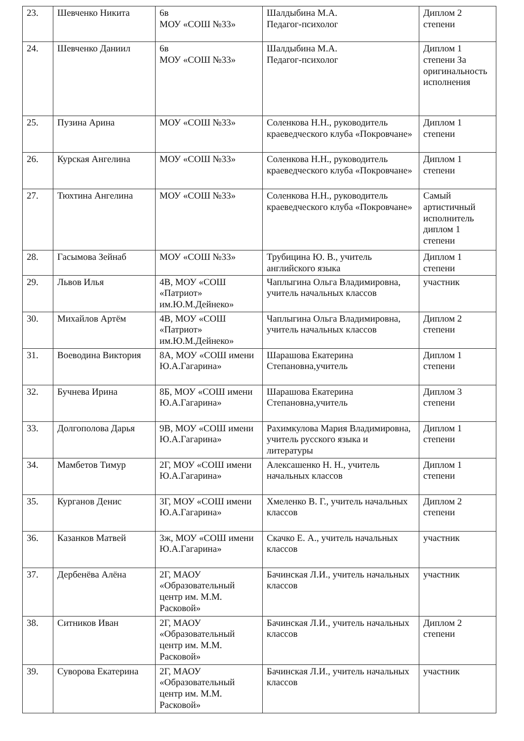| 23. | Шевченко Никита | 6в МОУ «СОШ №33» | Шалдыбина М.А. Педагог-психолог | Диплом 2 степени |
| 24. | Шевченко Даниил | 6в МОУ «СОШ №33» | Шалдыбина М.А. Педагог-психолог | Диплом 1 степени За оригинальность исполнения |
| 25. | Пузина Арина | МОУ «СОШ №33» | Соленкова Н.Н., руководитель краеведческого клуба «Покровчане» | Диплом 1 степени |
| 26. | Курская Ангелина | МОУ «СОШ №33» | Соленкова Н.Н., руководитель краеведческого клуба «Покровчане» | Диплом 1 степени |
| 27. | Тюхтина Ангелина | МОУ «СОШ №33» | Соленкова Н.Н., руководитель краеведческого клуба «Покровчане» | Самый артистичный исполнитель диплом 1 степени |
| 28. | Гасымова Зейнаб | МОУ «СОШ №33» | Трубицина Ю. В., учитель английского языка | Диплом 1 степени |
| 29. | Львов Илья | 4В, МОУ «СОШ «Патриот» им.Ю.М.Дейнеко» | Чаплыгина Ольга Владимировна, учитель начальных классов | участник |
| 30. | Михайлов Артём | 4В, МОУ «СОШ «Патриот» им.Ю.М.Дейнеко» | Чаплыгина Ольга Владимировна, учитель начальных классов | Диплом 2 степени |
| 31. | Воеводина Виктория | 8А, МОУ «СОШ имени Ю.А.Гагарина» | Шарашова Екатерина Степановна,учитель | Диплом 1 степени |
| 32. | Бучнева Ирина | 8Б, МОУ «СОШ имени Ю.А.Гагарина» | Шарашова Екатерина Степановна,учитель | Диплом 3 степени |
| 33. | Долгополова Дарья | 9В, МОУ «СОШ имени Ю.А.Гагарина» | Рахимкулова Мария Владимировна, учитель русского языка и литературы | Диплом 1 степени |
| 34. | Мамбетов Тимур | 2Г, МОУ «СОШ имени Ю.А.Гагарина» | Алексашенко Н. Н., учитель начальных классов | Диплом 1 степени |
| 35. | Курганов Денис | 3Г, МОУ «СОШ имени Ю.А.Гагарина» | Хмеленко В. Г., учитель начальных классов | Диплом 2 степени |
| 36. | Казанков Матвей | 3ж, МОУ «СОШ имени Ю.А.Гагарина» | Скачко Е. А., учитель начальных классов | участник |
| 37. | Дербенёва Алёна | 2Г, МАОУ «Образовательный центр им. М.М. Расковой» | Бачинская Л.И., учитель начальных классов | участник |
| 38. | Ситников Иван | 2Г, МАОУ «Образовательный центр им. М.М. Расковой» | Бачинская Л.И., учитель начальных классов | Диплом 2 степени |
| 39. | Суворова Екатерина | 2Г, МАОУ «Образовательный центр им. М.М. Расковой» | Бачинская Л.И., учитель начальных классов | участник |